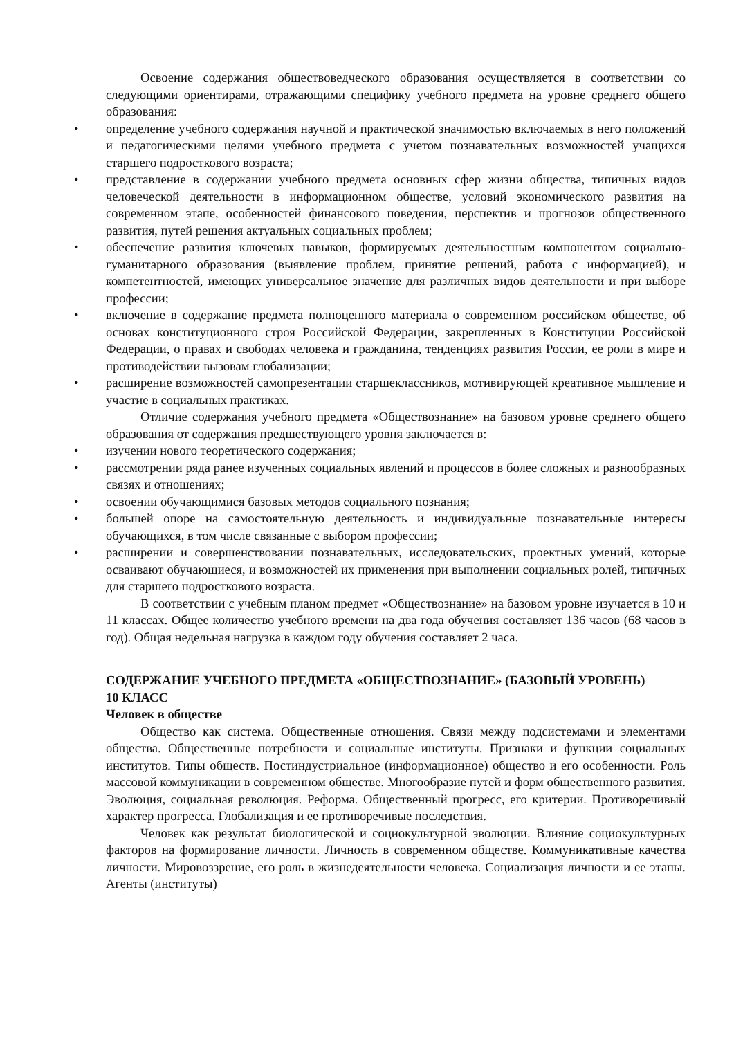Освоение содержания обществоведческого образования осуществляется в соответствии со следующими ориентирами, отражающими специфику учебного предмета на уровне среднего общего образования:
• определение учебного содержания научной и практической значимостью включаемых в него положений и педагогическими целями учебного предмета с учетом познавательных возможностей учащихся старшего подросткового возраста;
• представление в содержании учебного предмета основных сфер жизни общества, типичных видов человеческой деятельности в информационном обществе, условий экономического развития на современном этапе, особенностей финансового поведения, перспектив и прогнозов общественного развития, путей решения актуальных социальных проблем;
• обеспечение развития ключевых навыков, формируемых деятельностным компонентом социально-гуманитарного образования (выявление проблем, принятие решений, работа с информацией), и компетентностей, имеющих универсальное значение для различных видов деятельности и при выборе профессии;
• включение в содержание предмета полноценного материала о современном российском обществе, об основах конституционного строя Российской Федерации, закрепленных в Конституции Российской Федерации, о правах и свободах человека и гражданина, тенденциях развития России, ее роли в мире и противодействии вызовам глобализации;
• расширение возможностей самопрезентации старшеклассников, мотивирующей креативное мышление и участие в социальных практиках.
Отличие содержания учебного предмета «Обществознание» на базовом уровне среднего общего образования от содержания предшествующего уровня заключается в:
• изучении нового теоретического содержания;
• рассмотрении ряда ранее изученных социальных явлений и процессов в более сложных и разнообразных связях и отношениях;
• освоении обучающимися базовых методов социального познания;
• большей опоре на самостоятельную деятельность и индивидуальные познавательные интересы обучающихся, в том числе связанные с выбором профессии;
• расширении и совершенствовании познавательных, исследовательских, проектных умений, которые осваивают обучающиеся, и возможностей их применения при выполнении социальных ролей, типичных для старшего подросткового возраста.
В соответствии с учебным планом предмет «Обществознание» на базовом уровне изучается в 10 и 11 классах. Общее количество учебного времени на два года обучения составляет 136 часов (68 часов в год). Общая недельная нагрузка в каждом году обучения составляет 2 часа.
СОДЕРЖАНИЕ УЧЕБНОГО ПРЕДМЕТА «ОБЩЕСТВОЗНАНИЕ» (БАЗОВЫЙ УРОВЕНЬ)
10 КЛАСС
Человек в обществе
Общество как система. Общественные отношения. Связи между подсистемами и элементами общества. Общественные потребности и социальные институты. Признаки и функции социальных институтов. Типы обществ. Постиндустриальное (информационное) общество и его особенности. Роль массовой коммуникации в современном обществе. Многообразие путей и форм общественного развития. Эволюция, социальная революция. Реформа. Общественный прогресс, его критерии. Противоречивый характер прогресса. Глобализация и ее противоречивые последствия.
Человек как результат биологической и социокультурной эволюции. Влияние социокультурных факторов на формирование личности. Личность в современном обществе. Коммуникативные качества личности. Мировоззрение, его роль в жизнедеятельности человека. Социализация личности и ее этапы. Агенты (институты)